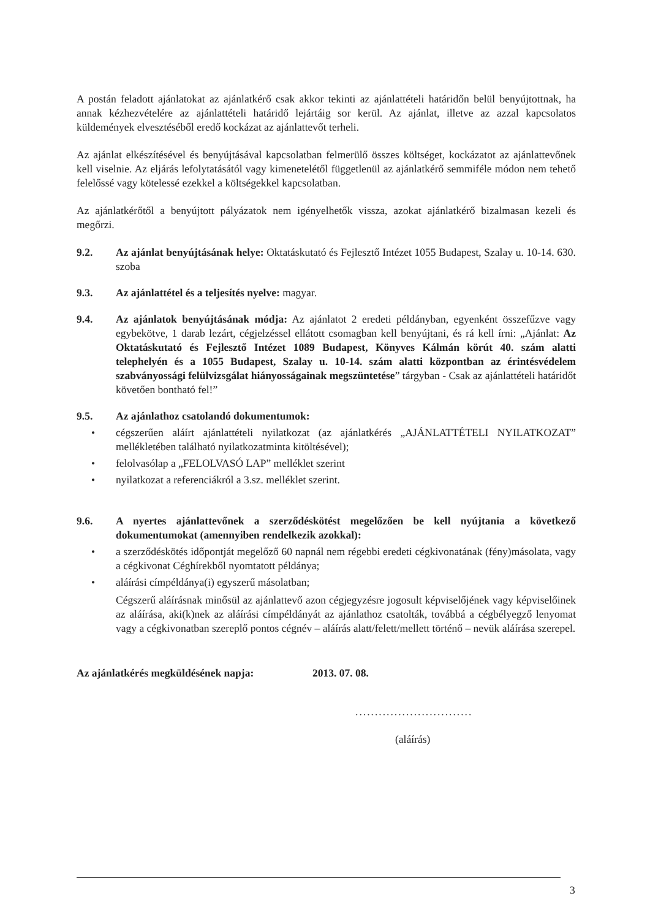A postán feladott ajánlatokat az ajánlatkérő csak akkor tekinti az ajánlattételi határidőn belül benyújtottnak, ha annak kézhezvételére az ajánlattételi határidő lejártáig sor kerül. Az ajánlat, illetve az azzal kapcsolatos küldemények elvesztéséből eredő kockázat az ajánlattevőt terheli.
Az ajánlat elkészítésével és benyújtásával kapcsolatban felmerülő összes költséget, kockázatot az ajánlattevőnek kell viselnie. Az eljárás lefolytatásától vagy kimenetelétől függetlenül az ajánlatkérő semmiféle módon nem tehető felelőssé vagy kötelessé ezekkel a költségekkel kapcsolatban.
Az ajánlatkérőtől a benyújtott pályázatok nem igényelhetők vissza, azokat ajánlatkérő bizalmasan kezeli és megőrzi.
9.2. Az ajánlat benyújtásának helye: Oktatáskutató és Fejlesztő Intézet 1055 Budapest, Szalay u. 10-14. 630. szoba
9.3. Az ajánlattétel és a teljesítés nyelve: magyar.
9.4. Az ajánlatok benyújtásának módja: Az ajánlatot 2 eredeti példányban, egyenként összefűzve vagy egybekötve, 1 darab lezárt, cégjelzéssel ellátott csomagban kell benyújtani, és rá kell írni: „Ajánlat: Az Oktatáskutató és Fejlesztő Intézet 1089 Budapest, Könyves Kálmán körút 40. szám alatti telephelyén és a 1055 Budapest, Szalay u. 10-14. szám alatti központban az érintésvédelem szabványossági felülvizsgálat hiányosságainak megszüntetése” tárgyban - Csak az ajánlattételi határidőt követően bontható fel!”
9.5. Az ajánlathoz csatolandó dokumentumok:
• cégszerűen aláírt ajánlattételi nyilatkozat (az ajánlatkérés „AJÁNLATTÉTELI NYILATKOZAT” mellékletében található nyilatkozatminta kitöltésével);
• felolvasólap a „FELOLVASÓ LAP” melléklet szerint
• nyilatkozat a referenciákról a 3.sz. melléklet szerint.
9.6. A nyertes ajánlattevőnek a szerződéskötést megelőzően be kell nyújtania a következő dokumentumokat (amennyiben rendelkezik azokkal):
• a szerződéskötés időpontját megelőző 60 napnál nem régebbi eredeti cégkivonatának (fény)másolata, vagy a cégkivonat Céghírekből nyomtatott példánya;
• aláírási címpéldánya(i) egyszerű másolatban;
Cégszerű aláírásnak minősül az ajánlattevő azon cégjegyzésre jogosult képviselőjének vagy képviselőinek az aláírása, aki(k)nek az aláírási címpéldányát az ajánlathoz csatolták, továbbá a cégbélyegző lenyomat vagy a cégkivonatban szereplő pontos cégnév – aláírás alatt/felett/mellett történő – nevük aláírása szerepel.
Az ajánlatkérés megküldésének napja: 2013. 07. 08.
..............................
(aláírás)
3